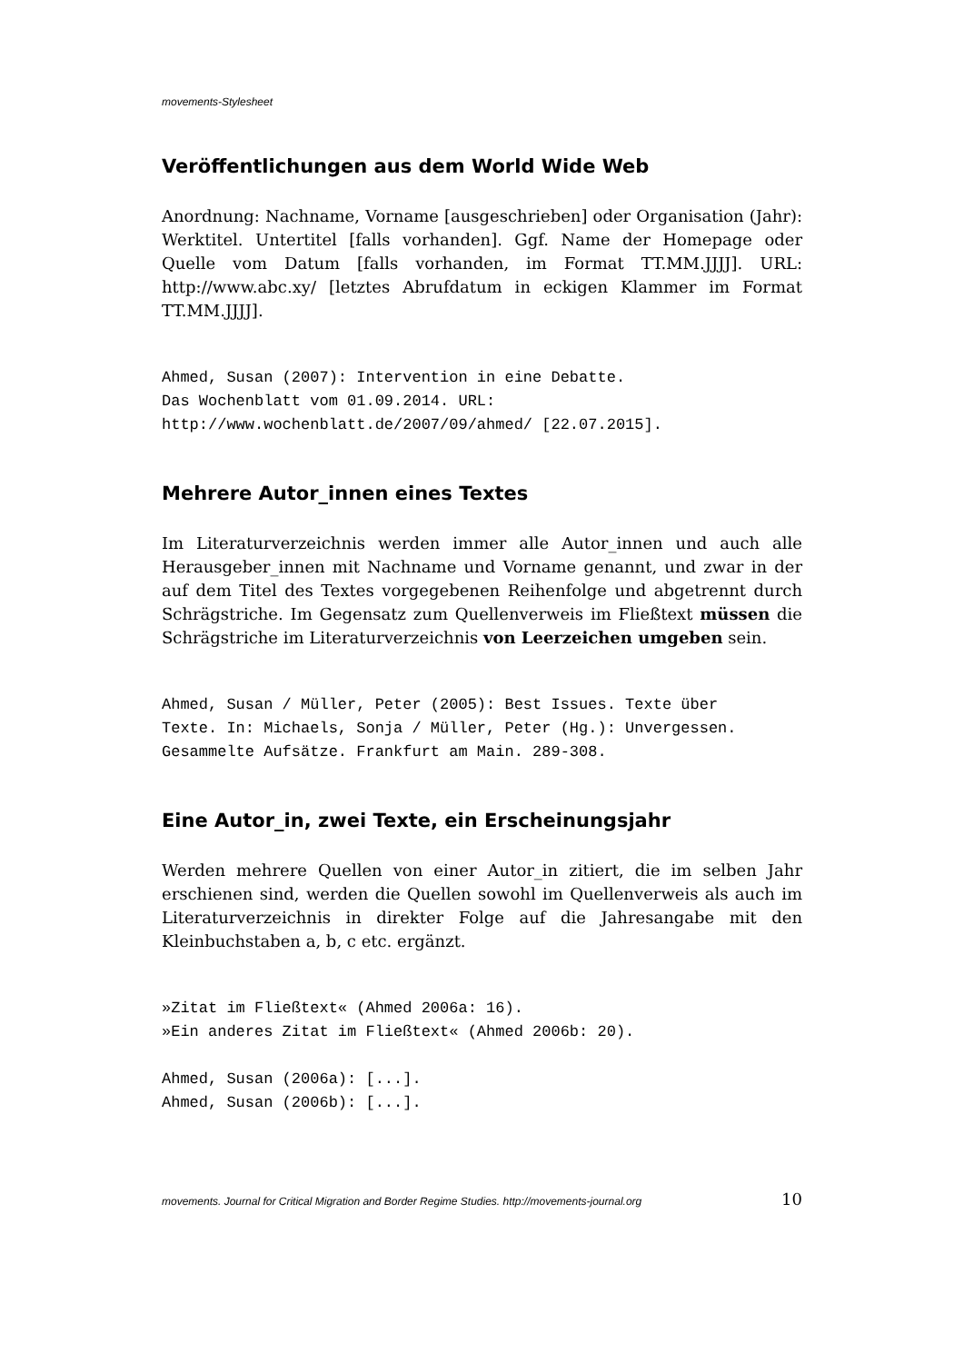movements-Stylesheet
Veröffentlichungen aus dem World Wide Web
Anordnung: Nachname, Vorname [ausgeschrieben] oder Organisation (Jahr): Werktitel. Untertitel [falls vorhanden]. Ggf. Name der Homepage oder Quelle vom Datum [falls vorhanden, im Format TT.MM.JJJJ]. URL: http://www.abc.xy/ [letztes Abrufdatum in eckigen Klammer im Format TT.MM.JJJJ].
Ahmed, Susan (2007): Intervention in eine Debatte.
Das Wochenblatt vom 01.09.2014. URL:
http://www.wochenblatt.de/2007/09/ahmed/ [22.07.2015].
Mehrere Autor_innen eines Textes
Im Literaturverzeichnis werden immer alle Autor_innen und auch alle Herausgeber_innen mit Nachname und Vorname genannt, und zwar in der auf dem Titel des Textes vorgegebenen Reihenfolge und abgetrennt durch Schrägstriche. Im Gegensatz zum Quellenverweis im Fließtext müssen die Schrägstriche im Literaturverzeichnis von Leerzeichen umgeben sein.
Ahmed, Susan / Müller, Peter (2005): Best Issues. Texte über
Texte. In: Michaels, Sonja / Müller, Peter (Hg.): Unvergessen.
Gesammelte Aufsätze. Frankfurt am Main. 289-308.
Eine Autor_in, zwei Texte, ein Erscheinungsjahr
Werden mehrere Quellen von einer Autor_in zitiert, die im selben Jahr erschienen sind, werden die Quellen sowohl im Quellenverweis als auch im Literaturverzeichnis in direkter Folge auf die Jahresangabe mit den Kleinbuchstaben a, b, c etc. ergänzt.
»Zitat im Fließtext« (Ahmed 2006a: 16).
»Ein anderes Zitat im Fließtext« (Ahmed 2006b: 20).

Ahmed, Susan (2006a): [...].
Ahmed, Susan (2006b): [...].
movements. Journal for Critical Migration and Border Regime Studies. http://movements-journal.org 10